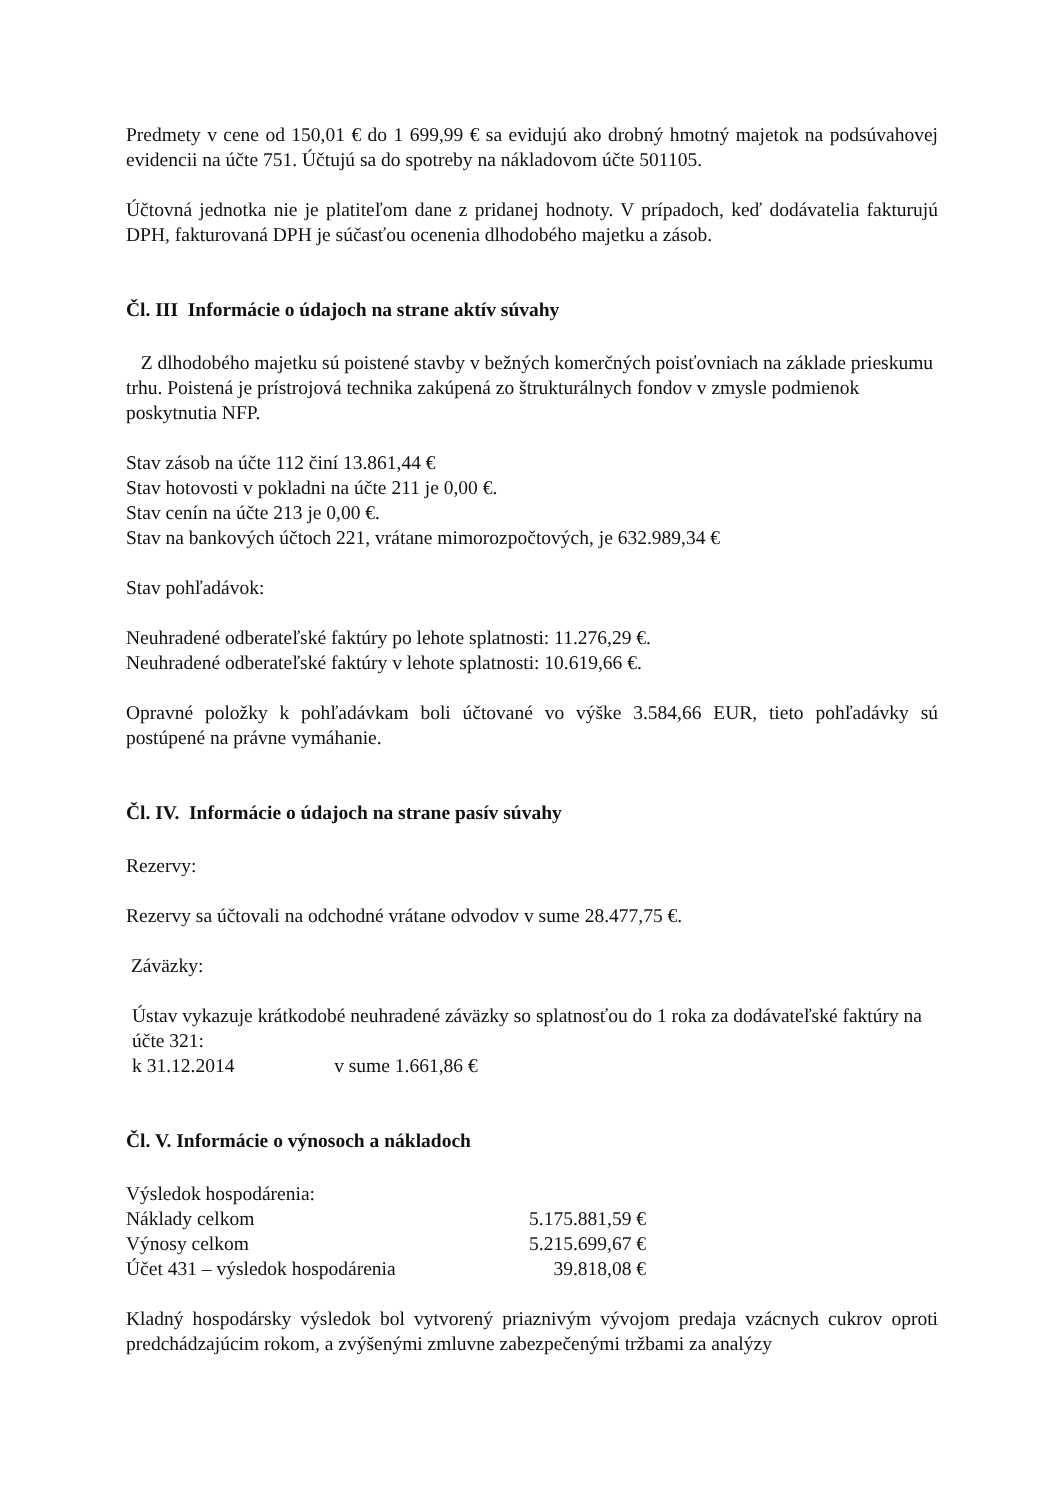Predmety v cene od 150,01 € do 1 699,99 € sa evidujú ako drobný hmotný majetok na podsúvahovej evidencii na účte 751. Účtujú sa do spotreby na nákladovom účte 501105.
Účtovná jednotka nie je platiteľom dane z pridanej hodnoty. V prípadoch, keď dodávatelia fakturujú DPH, fakturovaná DPH je súčasťou ocenenia dlhodobého majetku a zásob.
Čl. III Informácie o údajoch na strane aktív súvahy
Z dlhodobého majetku sú poistené stavby v bežných komerčných poisťovniach na základe prieskumu trhu. Poistená je prístrojová technika zakúpená zo štrukturálnych fondov v zmysle podmienok poskytnutia NFP.
Stav zásob na účte 112 činí 13.861,44 €
Stav hotovosti v pokladni na účte 211 je 0,00 €.
Stav cenín na účte 213 je 0,00 €.
Stav na bankových účtoch 221, vrátane mimorozpočtových, je 632.989,34 €
Stav pohľadávok:
Neuhradené odberateľské faktúry po lehote splatnosti: 11.276,29 €.
Neuhradené odberateľské faktúry v lehote splatnosti: 10.619,66 €.
Opravné položky k pohľadávkam boli účtované vo výške 3.584,66 EUR, tieto pohľadávky sú postúpené na právne vymáhanie.
Čl. IV. Informácie o údajoch na strane pasív súvahy
Rezervy:
Rezervy sa účtovali na odchodné vrátane odvodov v sume 28.477,75 €.
Záväzky:
Ústav vykazuje krátkodobé neuhradené záväzky so splatnosťou do 1 roka za dodávateľské faktúry na účte 321:
k 31.12.2014 v sume 1.661,86 €
Čl. V. Informácie o výnosoch a nákladoch
| Výsledok hospodárenia: | |
| Náklady celkom | 5.175.881,59 € |
| Výnosy celkom | 5.215.699,67 € |
| Účet 431 – výsledok hospodárenia | 39.818,08 € |
Kladný hospodársky výsledok bol vytvorený priaznivým vývojom predaja vzácnych cukrov oproti predchádzajúcim rokom, a zvýšenými zmluvne zabezpečenými tržbami za analýzy